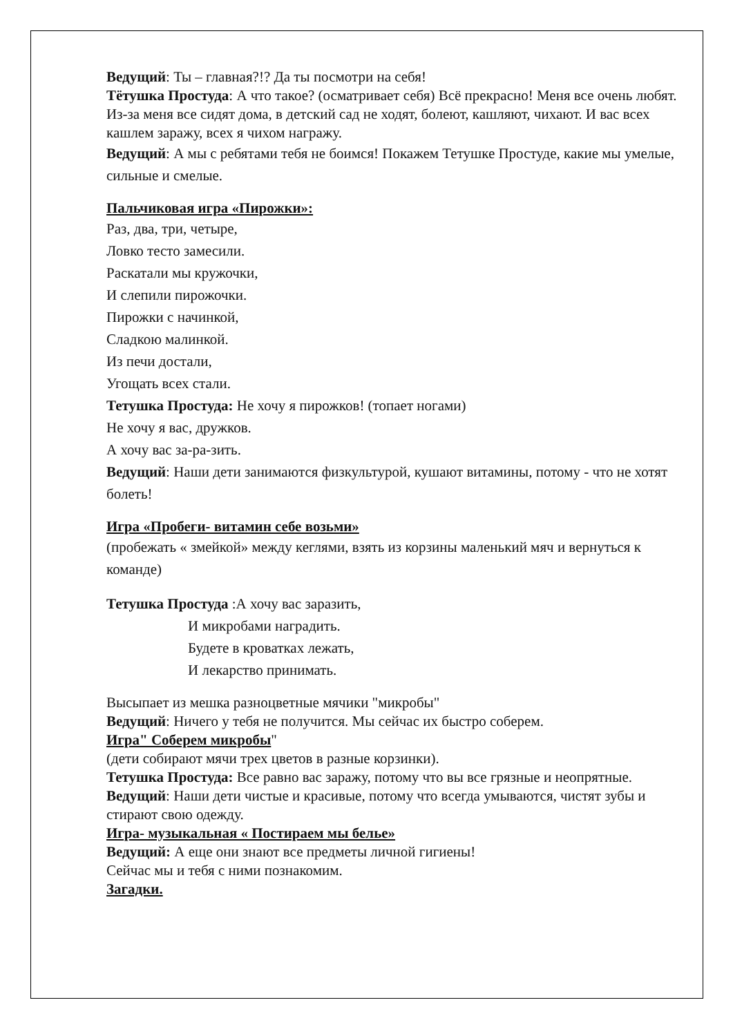Ведущий: Ты – главная?!? Да ты посмотри на себя!
Тётушка Простуда: А что такое? (осматривает себя) Всё прекрасно! Меня все очень любят. Из-за меня все сидят дома, в детский сад не ходят, болеют, кашляют, чихают. И вас всех кашлем заражу, всех я чихом награжу.
Ведущий: А мы с ребятами тебя не боимся! Покажем Тетушке Простуде, какие мы умелые, сильные и смелые.
Пальчиковая игра «Пирожки»:
Раз, два, три, четыре,
Ловко тесто замесили.
Раскатали мы кружочки,
И слепили пирожочки.
Пирожки с начинкой,
Сладкою малинкой.
Из печи достали,
Угощать всех стали.
Тетушка Простуда: Не хочу я пирожков! (топает ногами)
Не хочу я вас, дружков.
А хочу вас за-ра-зить.
Ведущий: Наши дети занимаются физкультурой, кушают витамины, потому - что не хотят болеть!
Игра «Пробеги- витамин себе возьми»
(пробежать « змейкой» между кеглями, взять из корзины маленький мяч и вернуться к команде)
Тетушка Простуда :А хочу вас заразить,
И микробами наградить.
Будете в кроватках лежать,
И лекарство принимать.
Высыпает из мешка разноцветные мячики "микробы"
Ведущий: Ничего у тебя не получится. Мы сейчас их быстро соберем.
Игра" Соберем микробы"
(дети собирают мячи трех цветов в разные корзинки).
Тетушка Простуда: Все равно вас заражу, потому что вы все грязные и неопрятные.
Ведущий: Наши дети чистые и красивые, потому что всегда умываются, чистят зубы и стирают свою одежду.
Игра- музыкальная « Постираем мы белье»
Ведущий: А еще они знают все предметы личной гигиены!
Сейчас мы и тебя с ними познакомим.
Загадки.